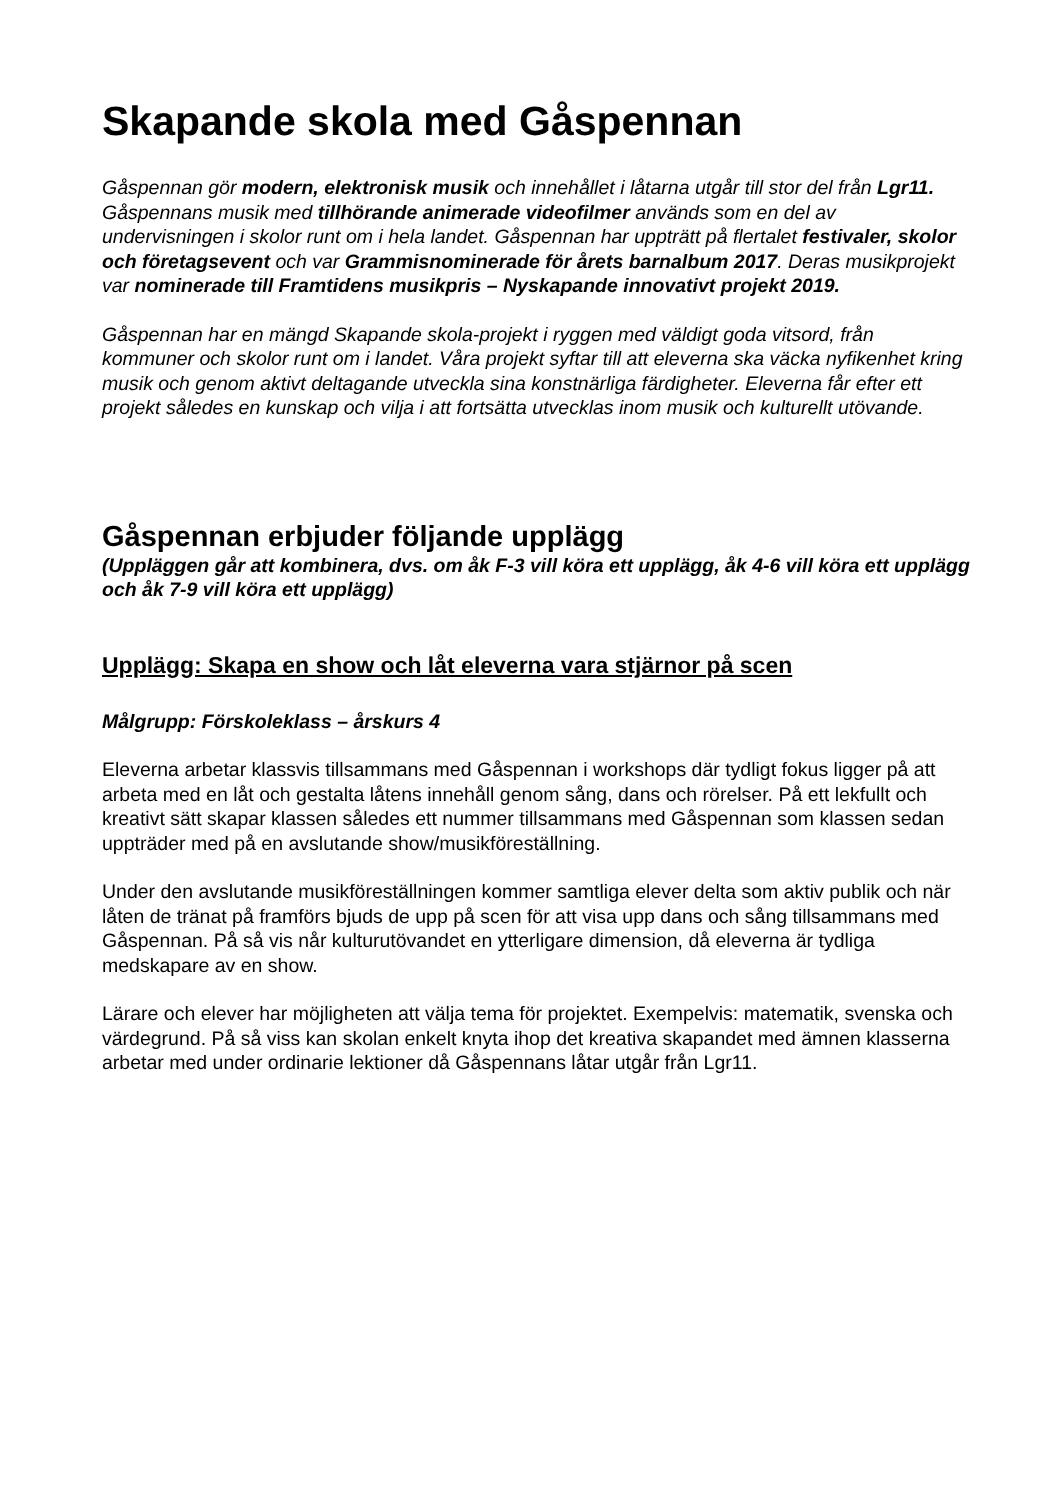Skapande skola med Gåspennan
Gåspennan gör modern, elektronisk musik och innehållet i låtarna utgår till stor del från Lgr11. Gåspennans musik med tillhörande animerade videofilmer används som en del av undervisningen i skolor runt om i hela landet. Gåspennan har uppträtt på flertalet festivaler, skolor och företagsevent och var Grammisnominerade för årets barnalbum 2017. Deras musikprojekt var nominerade till Framtidens musikpris – Nyskapande innovativt projekt 2019.
Gåspennan har en mängd Skapande skola-projekt i ryggen med väldigt goda vitsord, från kommuner och skolor runt om i landet. Våra projekt syftar till att eleverna ska väcka nyfikenhet kring musik och genom aktivt deltagande utveckla sina konstnärliga färdigheter. Eleverna får efter ett projekt således en kunskap och vilja i att fortsätta utvecklas inom musik och kulturellt utövande.
Gåspennan erbjuder följande upplägg
(Uppläggen går att kombinera, dvs. om åk F-3 vill köra ett upplägg, åk 4-6 vill köra ett upplägg och åk 7-9 vill köra ett upplägg)
Upplägg: Skapa en show och låt eleverna vara stjärnor på scen
Målgrupp: Förskoleklass – årskurs 4
Eleverna arbetar klassvis tillsammans med Gåspennan i workshops där tydligt fokus ligger på att arbeta med en låt och gestalta låtens innehåll genom sång, dans och rörelser. På ett lekfullt och kreativt sätt skapar klassen således ett nummer tillsammans med Gåspennan som klassen sedan uppträder med på en avslutande show/musikföreställning.
Under den avslutande musikföreställningen kommer samtliga elever delta som aktiv publik och när låten de tränat på framförs bjuds de upp på scen för att visa upp dans och sång tillsammans med Gåspennan. På så vis når kulturutövandet en ytterligare dimension, då eleverna är tydliga medskapare av en show.
Lärare och elever har möjligheten att välja tema för projektet. Exempelvis: matematik, svenska och värdegrund. På så viss kan skolan enkelt knyta ihop det kreativa skapandet med ämnen klasserna arbetar med under ordinarie lektioner då Gåspennans låtar utgår från Lgr11.